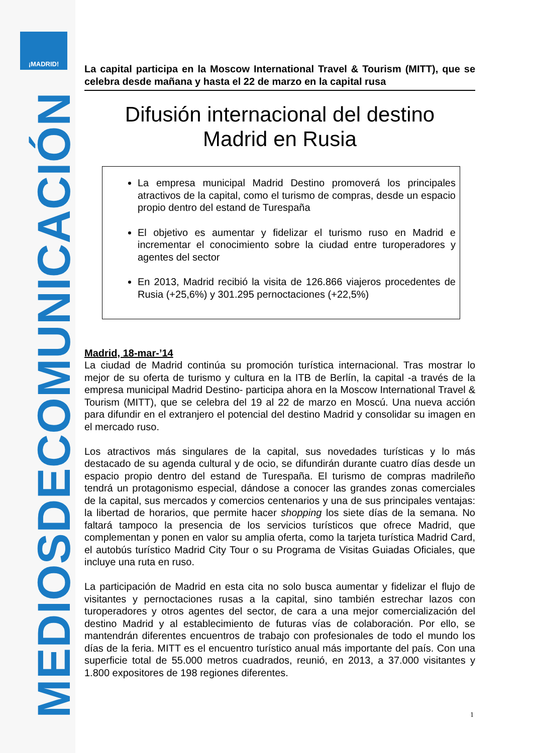¡MADRID!
MEDIOSDECOMUNICACIÓN
La capital participa en la Moscow International Travel & Tourism (MITT), que se celebra desde mañana y hasta el 22 de marzo en la capital rusa
Difusión internacional del destino
Madrid en Rusia
La empresa municipal Madrid Destino promoverá los principales atractivos de la capital, como el turismo de compras, desde un espacio propio dentro del estand de Turespaña
El objetivo es aumentar y fidelizar el turismo ruso en Madrid e incrementar el conocimiento sobre la ciudad entre turoperadores y agentes del sector
En 2013, Madrid recibió la visita de 126.866 viajeros procedentes de Rusia (+25,6%) y 301.295 pernoctaciones (+22,5%)
Madrid, 18-mar-’14
La ciudad de Madrid continúa su promoción turística internacional. Tras mostrar lo mejor de su oferta de turismo y cultura en la ITB de Berlín, la capital -a través de la empresa municipal Madrid Destino- participa ahora en la Moscow International Travel & Tourism (MITT), que se celebra del 19 al 22 de marzo en Moscú. Una nueva acción para difundir en el extranjero el potencial del destino Madrid y consolidar su imagen en el mercado ruso.
Los atractivos más singulares de la capital, sus novedades turísticas y lo más destacado de su agenda cultural y de ocio, se difundirán durante cuatro días desde un espacio propio dentro del estand de Turespaña. El turismo de compras madrileño tendrá un protagonismo especial, dándose a conocer las grandes zonas comerciales de la capital, sus mercados y comercios centenarios y una de sus principales ventajas: la libertad de horarios, que permite hacer shopping los siete días de la semana. No faltará tampoco la presencia de los servicios turísticos que ofrece Madrid, que complementan y ponen en valor su amplia oferta, como la tarjeta turística Madrid Card, el autobús turístico Madrid City Tour o su Programa de Visitas Guiadas Oficiales, que incluye una ruta en ruso.
La participación de Madrid en esta cita no solo busca aumentar y fidelizar el flujo de visitantes y pernoctaciones rusas a la capital, sino también estrechar lazos con turoperadores y otros agentes del sector, de cara a una mejor comercialización del destino Madrid y al establecimiento de futuras vías de colaboración. Por ello, se mantendrán diferentes encuentros de trabajo con profesionales de todo el mundo los días de la feria. MITT es el encuentro turístico anual más importante del país. Con una superficie total de 55.000 metros cuadrados, reunió, en 2013, a 37.000 visitantes y 1.800 expositores de 198 regiones diferentes.
1